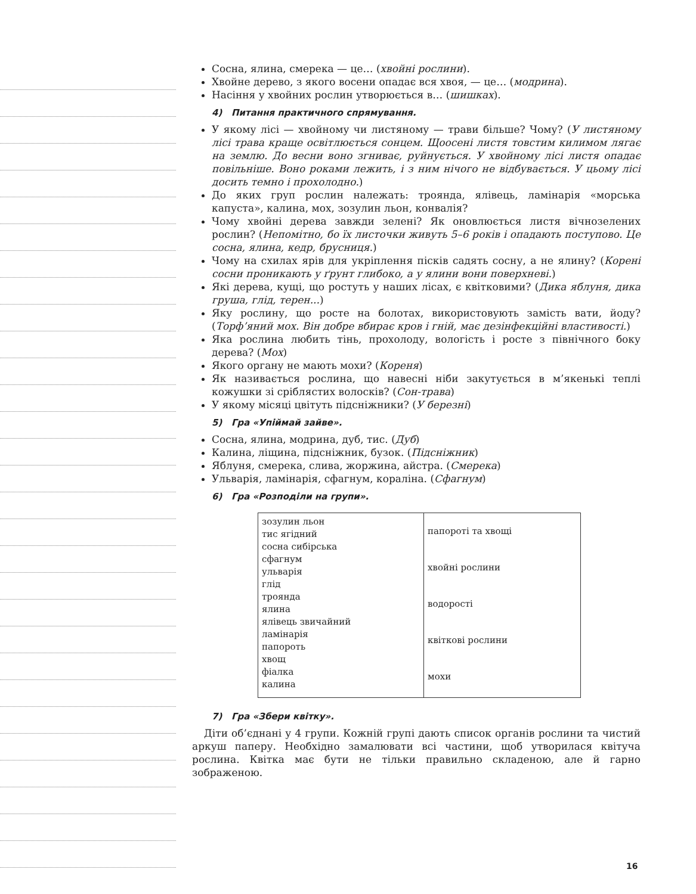Сосна, ялина, смерека — це… (хвойні рослини).
Хвойне дерево, з якого восени опадає вся хвоя, — це… (модрина).
Насіння у хвойних рослин утворюється в… (шишках).
4) Питання практичного спрямування.
У якому лісі — хвойному чи листяному — трави більше? Чому? (У листяному лісі трава краще освітлюється сонцем. Щоосені листя товстим килимом лягає на землю. До весни воно згниває, руйнується. У хвойному лісі листя опадає повільніше. Воно роками лежить, і з ним нічого не відбувається. У цьому лісі досить темно і прохолодно.)
До яких груп рослин належать: троянда, ялівець, ламінарія «морська капуста», калина, мох, зозулин льон, конвалія?
Чому хвойні дерева завжди зелені? Як оновлюється листя вічнозелених рослин? (Непомітно, бо їх листочки живуть 5–6 років і опадають поступово. Це сосна, ялина, кедр, брусниця.)
Чому на схилах ярів для укріплення пісків садять сосну, а не ялину? (Корені сосни проникають у ґрунт глибоко, а у ялини вони поверхневі.)
Які дерева, кущі, що ростуть у наших лісах, є квітковими? (Дика яблуня, дика груша, глід, терен...)
Яку рослину, що росте на болотах, використовують замість вати, йоду? (Торф’яний мох. Він добре вбирає кров і гній, має дезінфекційні властивості.)
Яка рослина любить тінь, прохолоду, вологість і росте з північного боку дерева? (Мох)
Якого органу не мають мохи? (Кореня)
Як називається рослина, що навесні ніби закутується в м’якенькі теплі кожушки зі сріблястих волосків? (Сон-трава)
У якому місяці цвітуть підсніжники? (У березні)
5) Гра «Упіймай зайве».
Сосна, ялина, модрина, дуб, тис. (Дуб)
Калина, ліщина, підсніжник, бузок. (Підсніжник)
Яблуня, смерека, слива, жоржина, айстра. (Смерека)
Ульварія, ламінарія, сфагнум, кораліна. (Сфагнум)
6) Гра «Розподіли на групи».
| зозулин льон тис ягідний сосна сибірська сфагнум ульварія глід троянда ялина ялівець звичайний ламінарія папороть хвощ фіалка калина | папороті та хвощі хвойні рослини водорості квіткові рослини мохи |
7) Гра «Збери квітку».
Діти об’єднані у 4 групи. Кожній групі дають список органів рослини та чистий аркуш паперу. Необхідно замалювати всі частини, щоб утворилася квітуча рослина. Квітка має бути не тільки правильно складеною, але й гарно зображеною.
16